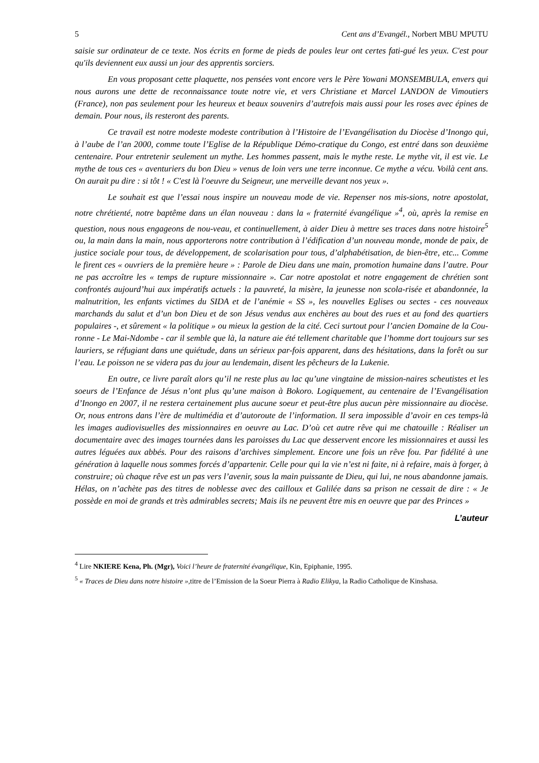5 Cent ans d’Evangél., Norbert MBU MPUTU
saisie sur ordinateur de ce texte. Nos écrits en forme de pieds de poules leur ont certes fati-gué les yeux. C'est pour qu'ils deviennent eux aussi un jour des apprentis sorciers.
En vous proposant cette plaquette, nos pensées vont encore vers le Père Yowani MONSEMBULA, envers qui nous aurons une dette de reconnaissance toute notre vie, et vers Christiane et Marcel LANDON de Vimoutiers (France), non pas seulement pour les heureux et beaux souvenirs d’autrefois mais aussi pour les roses avec épines de demain. Pour nous, ils resteront des parents.
Ce travail est notre modeste modeste contribution à l’Histoire de l’Evangélisation du Diocèse d’Inongo qui, à l’aube de l’an 2000, comme toute l’Eglise de la République Démo-cratique du Congo, est entré dans son deuxième centenaire. Pour entretenir seulement un mythe. Les hommes passent, mais le mythe reste. Le mythe vit, il est vie. Le mythe de tous ces « aventuriers du bon Dieu » venus de loin vers une terre inconnue. Ce mythe a vécu. Voilà cent ans. On aurait pu dire : si tôt ! « C'est là l'oeuvre du Seigneur, une merveille devant nos yeux ».
Le souhait est que l’essai nous inspire un nouveau mode de vie. Repenser nos mis-sions, notre apostolat, notre chrétienté, notre baptême dans un élan nouveau : dans la « fraternité évangélique »<sup>4</sup>, où, après la remise en question, nous nous engageons de nou-veau, et continuellement, à aider Dieu à mettre ses traces dans notre histoire<sup>5</sup> ou, la main dans la main, nous apporterons notre contribution à l’édification d’un nouveau monde, monde de paix, de justice sociale pour tous, de développement, de scolarisation pour tous, d’alphabétisation, de bien-être, etc... Comme le firent ces « ouvriers de la première heure » : Parole de Dieu dans une main, promotion humaine dans l’autre. Pour ne pas accroître les « temps de rupture missionnaire ». Car notre apostolat et notre engagement de chrétien sont confrontés aujourd’hui aux impératifs actuels : la pauvreté, la misère, la jeunesse non scola-risée et abandonnée, la malnutrition, les enfants victimes du SIDA et de l’anémie « SS », les nouvelles Eglises ou sectes - ces nouveaux marchands du salut et d’un bon Dieu et de son Jésus vendus aux enchères au bout des rues et au fond des quartiers populaires -, et sûrement « la politique » ou mieux la gestion de la cité. Ceci surtout pour l’ancien Domaine de la Cou-ronne - Le Mai-Ndombe - car il semble que là, la nature aie été tellement charitable que l’homme dort toujours sur ses lauriers, se réfugiant dans une quiétude, dans un sérieux par-fois apparent, dans des hésitations, dans la forêt ou sur l’eau. Le poisson ne se videra pas du jour au lendemain, disent les pêcheurs de la Lukenie.
En outre, ce livre paraît alors qu’il ne reste plus au lac qu’une vingtaine de mission-naires scheutistes et les soeurs de l’Enfance de Jésus n’ont plus qu’une maison à Bokoro. Logiquement, au centenaire de l’Evangélisation d’Inongo en 2007, il ne restera certainement plus aucune soeur et peut-être plus aucun père missionnaire au diocèse. Or, nous entrons dans l’ère de multimédia et d’autoroute de l’information. Il sera impossible d’avoir en ces temps-là les images audiovisuelles des missionnaires en oeuvre au Lac. D’où cet autre rêve qui me chatouille : Réaliser un documentaire avec des images tournées dans les paroisses du Lac que desservent encore les missionnaires et aussi les autres léguées aux abbés. Pour des raisons d’archives simplement. Encore une fois un rêve fou. Par fidélité à une génération à laquelle nous sommes forcés d’appartenir. Celle pour qui la vie n’est ni faite, ni à refaire, mais à forger, à construire; où chaque rêve est un pas vers l’avenir, sous la main puissante de Dieu, qui lui, ne nous abandonne jamais. Hélas, on n’achète pas des titres de noblesse avec des cailloux et Galilée dans sa prison ne cessait de dire : « Je possède en moi de grands et très admirables secrets; Mais ils ne peuvent être mis en oeuvre que par des Princes »
L’auteur
<sup>4</sup> Lire NKIERE Kena, Ph. (Mgr), Voici l’heure de fraternité évangélique, Kin, Epiphanie, 1995.
<sup>5</sup> « Traces de Dieu dans notre histoire », titre de l’Emission de la Soeur Pierra à Radio Elikya, la Radio Catholique de Kinshasa.